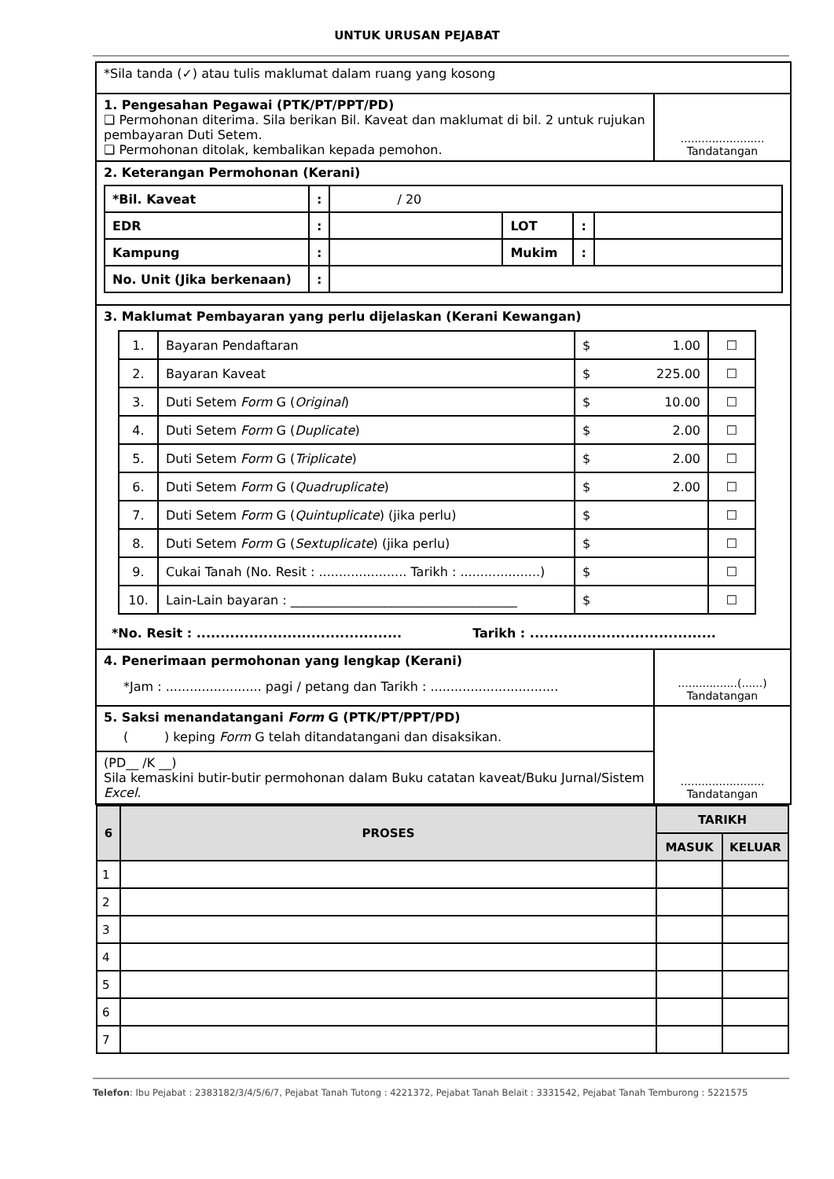UNTUK URUSAN PEJABAT
| *Sila tanda (✓) atau tulis maklumat dalam ruang yang kosong | |
| 1. Pengesahan Pegawai (PTK/PT/PPT/PD) ❏ Permohonan diterima. Sila berikan Bil. Kaveat dan maklumat di bil. 2 untuk rujukan pembayaran Duti Setem. ❏ Permohonan ditolak, kembalikan kepada pemohon. | ........................ Tandatangan |
| 2. Keterangan Permohonan (Kerani) / *Bil. Kaveat / : / / 20 / / / / / EDR / : / / LOT / : / / / Kampung / : / / Mukim / : / / / No. Unit (Jika berkenaan) / : / / / / / | |
| 3. Maklumat Pembayaran yang perlu dijelaskan (Kerani Kewangan) / 1. / Bayaran Pendaftaran / $ 1.00 / ☐ / / 2. / Bayaran Kaveat / $ 225.00 / ☐ / / 3. / Duti Setem Form G ( Original ) / $ 10.00 / ☐ / / 4. / Duti Setem Form G ( Duplicate ) / $ 2.00 / ☐ / / 5. / Duti Setem Form G ( Triplicate ) / $ 2.00 / ☐ / / 6. / Duti Setem Form G ( Quadruplicate ) / $ 2.00 / ☐ / / 7. / Duti Setem Form G ( Quintuplicate ) (jika perlu) / $ / ☐ / / 8. / Duti Setem Form G ( Sextuplicate ) (jika perlu) / $ / ☐ / / 9. / Cukai Tanah (No. Resit : ...................... Tarikh : ....................) / $ / ☐ / / 10. / Lain-Lain bayaran : ____________________________________ / $ / ☐ / *No. Resit : ........................................... Tarikh : ....................................... | |
| 4. Penerimaan permohonan yang lengkap (Kerani) *Jam : ........................ pagi / petang dan Tarikh : ................................ | .................(......) Tandatangan |
| 5. Saksi menandatangani Form G (PTK/PT/PPT/PD) ( ) keping Form G telah ditandatangani dan disaksikan. | ........................ Tandatangan |
| (PD__ /K __) Sila kemaskini butir-butir permohonan dalam Buku catatan kaveat/Buku Jurnal/Sistem Excel . | |
| / 6 / PROSES / TARIKH / / / --- / --- / --- / --- / / / / MASUK / KELUAR / / 1 / / / / / 2 / / / / / 3 / / / / / 4 / / / / / 5 / / / / / 6 / / / / / 7 / / / / | |
Telefon: Ibu Pejabat : 2383182/3/4/5/6/7, Pejabat Tanah Tutong : 4221372, Pejabat Tanah Belait : 3331542, Pejabat Tanah Temburong : 5221575